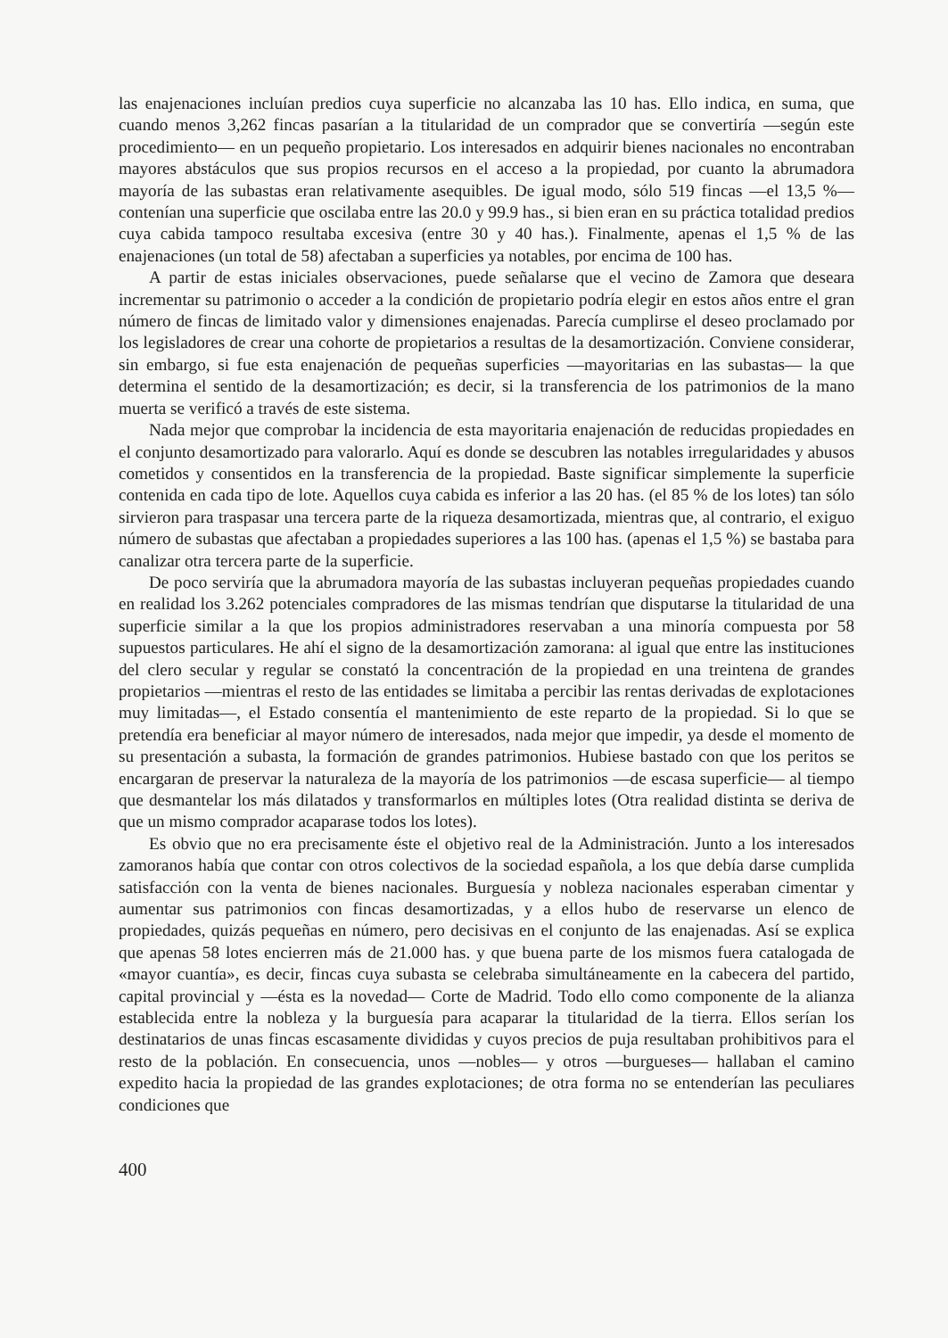las enajenaciones incluían predios cuya superficie no alcanzaba las 10 has. Ello indica, en suma, que cuando menos 3,262 fincas pasarían a la titularidad de un comprador que se convertiría —según este procedimiento— en un pequeño propietario. Los interesados en adquirir bienes nacionales no encontraban mayores abstáculos que sus propios recursos en el acceso a la propiedad, por cuanto la abrumadora mayoría de las subastas eran relativamente asequibles. De igual modo, sólo 519 fincas —el 13,5 %— contenían una superficie que oscilaba entre las 20.0 y 99.9 has., si bien eran en su práctica totalidad predios cuya cabida tampoco resultaba excesiva (entre 30 y 40 has.). Finalmente, apenas el 1,5 % de las enajenaciones (un total de 58) afectaban a superficies ya notables, por encima de 100 has.
A partir de estas iniciales observaciones, puede señalarse que el vecino de Zamora que deseara incrementar su patrimonio o acceder a la condición de propietario podría elegir en estos años entre el gran número de fincas de limitado valor y dimensiones enajenadas. Parecía cumplirse el deseo proclamado por los legisladores de crear una cohorte de propietarios a resultas de la desamortización. Conviene considerar, sin embargo, si fue esta enajenación de pequeñas superficies —mayoritarias en las subastas— la que determina el sentido de la desamortización; es decir, si la transferencia de los patrimonios de la mano muerta se verificó a través de este sistema.
Nada mejor que comprobar la incidencia de esta mayoritaria enajenación de reducidas propiedades en el conjunto desamortizado para valorarlo. Aquí es donde se descubren las notables irregularidades y abusos cometidos y consentidos en la transferencia de la propiedad. Baste significar simplemente la superficie contenida en cada tipo de lote. Aquellos cuya cabida es inferior a las 20 has. (el 85 % de los lotes) tan sólo sirvieron para traspasar una tercera parte de la riqueza desamortizada, mientras que, al contrario, el exiguo número de subastas que afectaban a propiedades superiores a las 100 has. (apenas el 1,5 %) se bastaba para canalizar otra tercera parte de la superficie.
De poco serviría que la abrumadora mayoría de las subastas incluyeran pequeñas propiedades cuando en realidad los 3.262 potenciales compradores de las mismas tendrían que disputarse la titularidad de una superficie similar a la que los propios administradores reservaban a una minoría compuesta por 58 supuestos particulares. He ahí el signo de la desamortización zamorana: al igual que entre las instituciones del clero secular y regular se constató la concentración de la propiedad en una treintena de grandes propietarios —mientras el resto de las entidades se limitaba a percibir las rentas derivadas de explotaciones muy limitadas—, el Estado consentía el mantenimiento de este reparto de la propiedad. Si lo que se pretendía era beneficiar al mayor número de interesados, nada mejor que impedir, ya desde el momento de su presentación a subasta, la formación de grandes patrimonios. Hubiese bastado con que los peritos se encargaran de preservar la naturaleza de la mayoría de los patrimonios —de escasa superficie— al tiempo que desmantelar los más dilatados y transformarlos en múltiples lotes (Otra realidad distinta se deriva de que un mismo comprador acaparase todos los lotes).
Es obvio que no era precisamente éste el objetivo real de la Administración. Junto a los interesados zamoranos había que contar con otros colectivos de la sociedad española, a los que debía darse cumplida satisfacción con la venta de bienes nacionales. Burguesía y nobleza nacionales esperaban cimentar y aumentar sus patrimonios con fincas desamortizadas, y a ellos hubo de reservarse un elenco de propiedades, quizás pequeñas en número, pero decisivas en el conjunto de las enajenadas. Así se explica que apenas 58 lotes encierren más de 21.000 has. y que buena parte de los mismos fuera catalogada de «mayor cuantía», es decir, fincas cuya subasta se celebraba simultáneamente en la cabecera del partido, capital provincial y —ésta es la novedad— Corte de Madrid. Todo ello como componente de la alianza establecida entre la nobleza y la burguesía para acaparar la titularidad de la tierra. Ellos serían los destinatarios de unas fincas escasamente divididas y cuyos precios de puja resultaban prohibitivos para el resto de la población. En consecuencia, unos —nobles— y otros —burgueses— hallaban el camino expedito hacia la propiedad de las grandes explotaciones; de otra forma no se entenderían las peculiares condiciones que
400